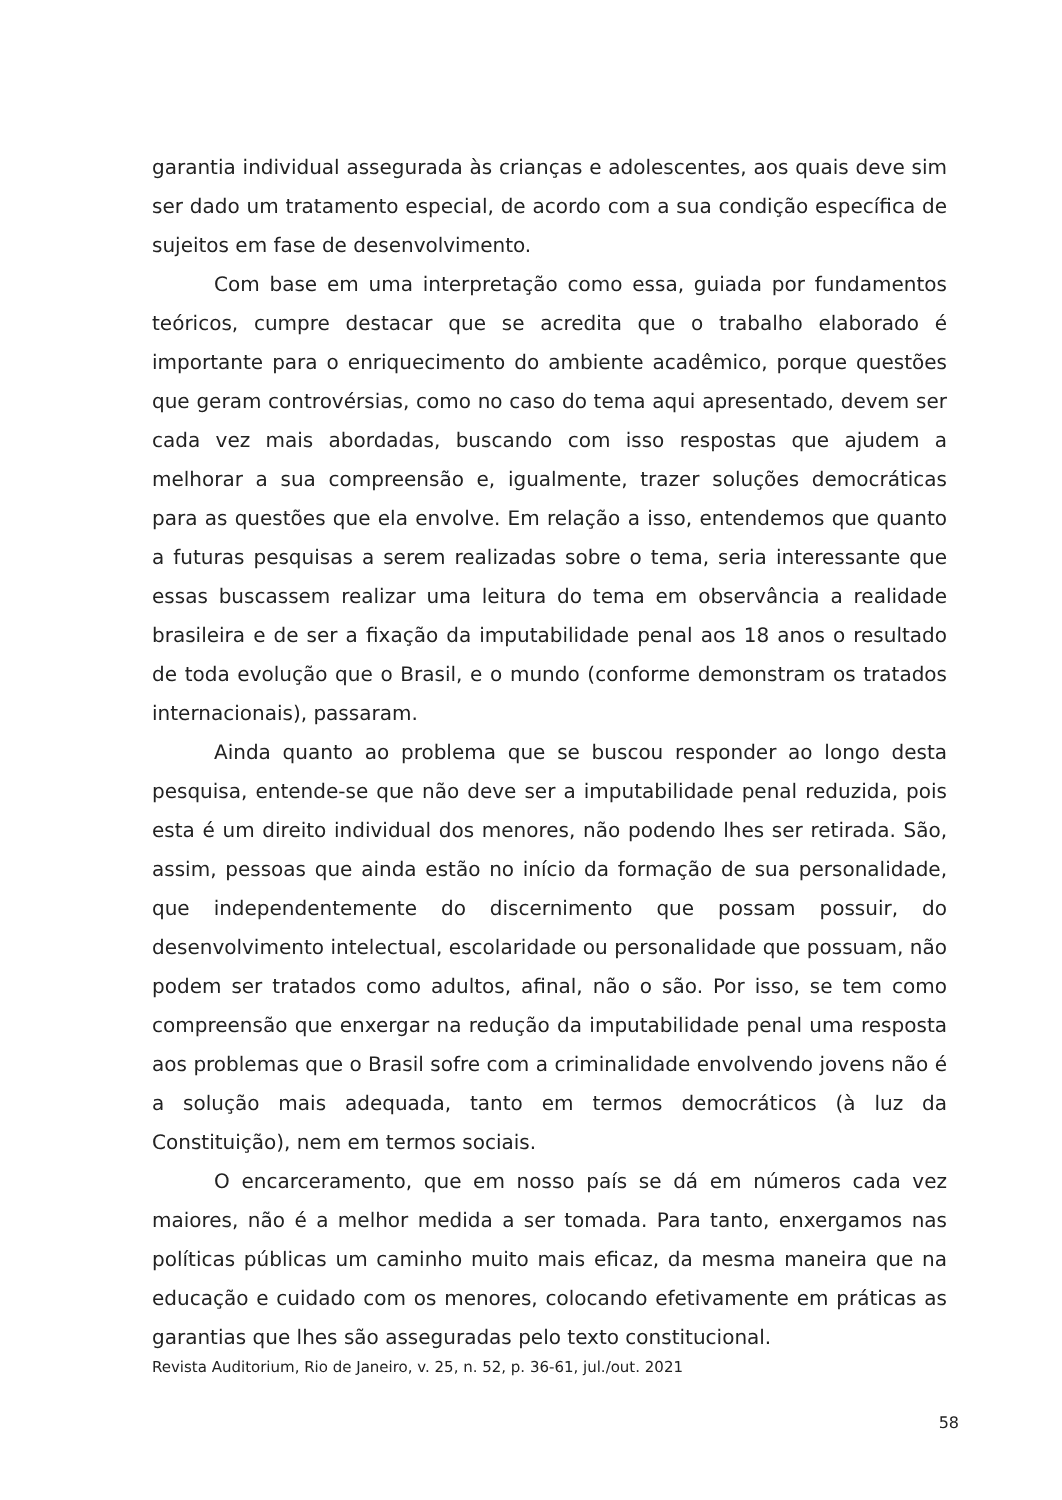garantia individual assegurada às crianças e adolescentes, aos quais deve sim ser dado um tratamento especial, de acordo com a sua condição específica de sujeitos em fase de desenvolvimento.
Com base em uma interpretação como essa, guiada por fundamentos teóricos, cumpre destacar que se acredita que o trabalho elaborado é importante para o enriquecimento do ambiente acadêmico, porque questões que geram controvérsias, como no caso do tema aqui apresentado, devem ser cada vez mais abordadas, buscando com isso respostas que ajudem a melhorar a sua compreensão e, igualmente, trazer soluções democráticas para as questões que ela envolve. Em relação a isso, entendemos que quanto a futuras pesquisas a serem realizadas sobre o tema, seria interessante que essas buscassem realizar uma leitura do tema em observância a realidade brasileira e de ser a fixação da imputabilidade penal aos 18 anos o resultado de toda evolução que o Brasil, e o mundo (conforme demonstram os tratados internacionais), passaram.
Ainda quanto ao problema que se buscou responder ao longo desta pesquisa, entende-se que não deve ser a imputabilidade penal reduzida, pois esta é um direito individual dos menores, não podendo lhes ser retirada. São, assim, pessoas que ainda estão no início da formação de sua personalidade, que independentemente do discernimento que possam possuir, do desenvolvimento intelectual, escolaridade ou personalidade que possuam, não podem ser tratados como adultos, afinal, não o são. Por isso, se tem como compreensão que enxergar na redução da imputabilidade penal uma resposta aos problemas que o Brasil sofre com a criminalidade envolvendo jovens não é a solução mais adequada, tanto em termos democráticos (à luz da Constituição), nem em termos sociais.
O encarceramento, que em nosso país se dá em números cada vez maiores, não é a melhor medida a ser tomada. Para tanto, enxergamos nas políticas públicas um caminho muito mais eficaz, da mesma maneira que na educação e cuidado com os menores, colocando efetivamente em práticas as garantias que lhes são asseguradas pelo texto constitucional.
Revista Auditorium, Rio de Janeiro, v. 25, n. 52, p. 36-61, jul./out. 2021
58